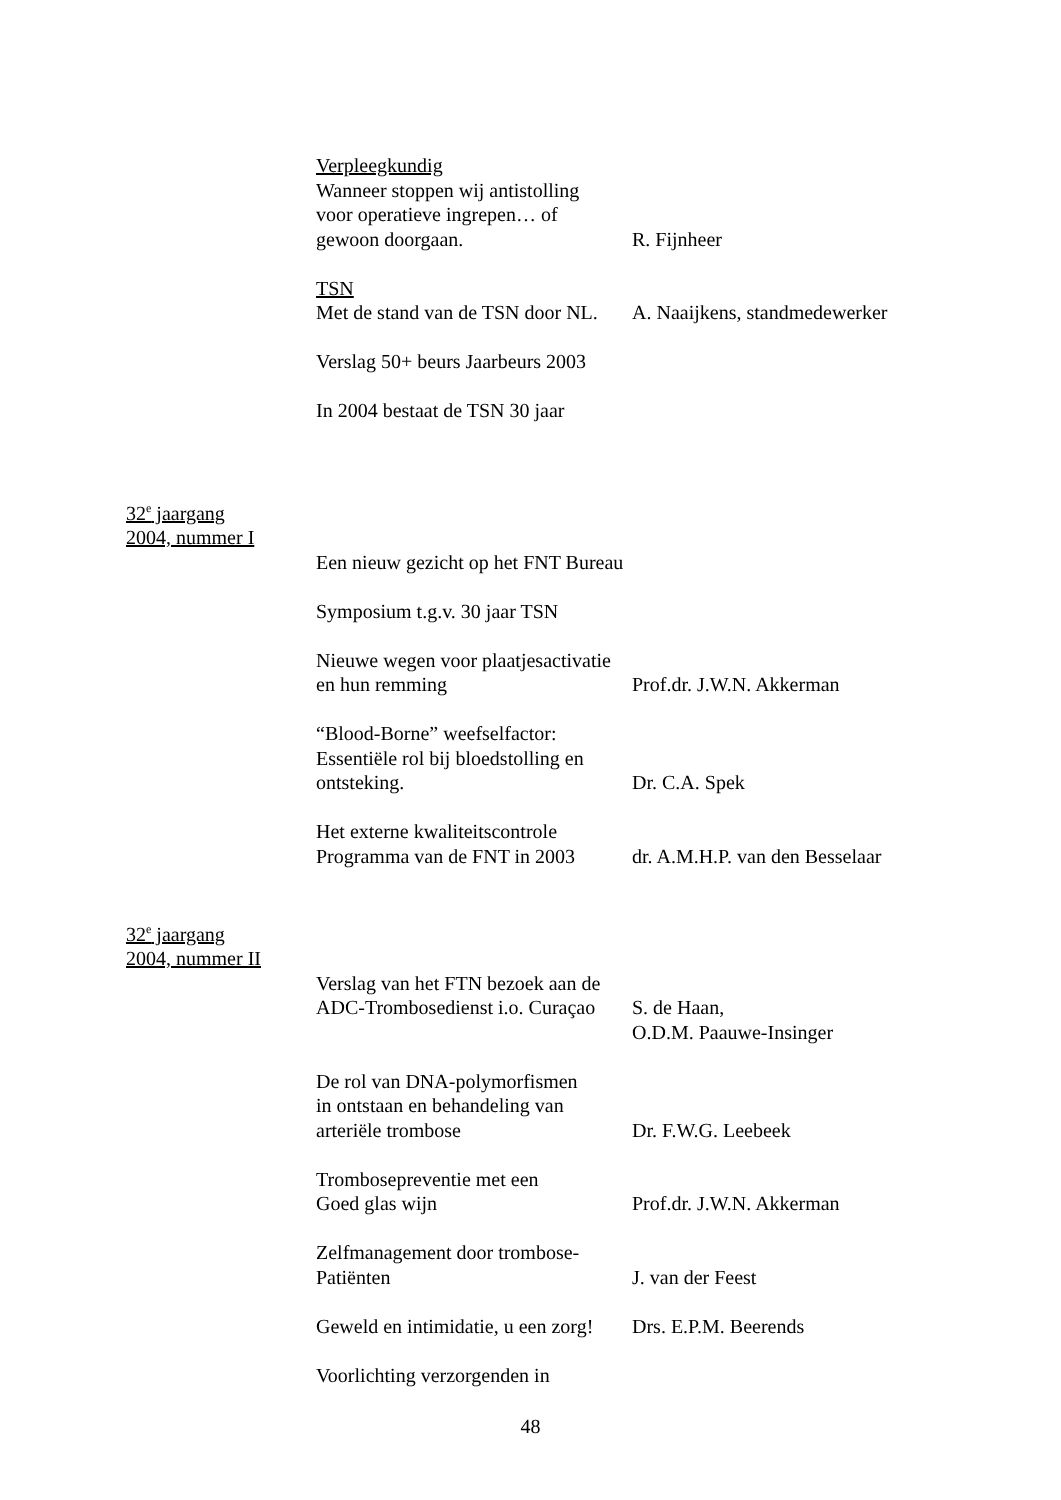Verpleegkundig
Wanneer stoppen wij antistolling
voor operatieve ingrepen… of
gewoon doorgaan.
R. Fijnheer
TSN
Met de stand van de TSN door NL.
A. Naaijkens, standmedewerker
Verslag 50+ beurs Jaarbeurs 2003
In 2004 bestaat de TSN 30 jaar
32<sup>e</sup> jaargang
2004, nummer I
Een nieuw gezicht op het FNT Bureau
Symposium t.g.v. 30 jaar TSN
Nieuwe wegen voor plaatjesactivatie
en hun remming
Prof.dr. J.W.N. Akkerman
“Blood-Borne” weefselfactor:
Essentiële rol bij bloedstolling en
ontsteking.
Dr. C.A. Spek
Het externe kwaliteitscontrole
Programma van de FNT in 2003
dr. A.M.H.P. van den Besselaar
32<sup>e</sup> jaargang
2004, nummer II
Verslag van het FTN bezoek aan de
ADC-Trombosedienst i.o. Curaçao
S. de Haan,
O.D.M. Paauwe-Insinger
De rol van DNA-polymorfismen
in ontstaan en behandeling van
arteriële trombose
Dr. F.W.G. Leebeek
Trombosepreventie met een
Goed glas wijn
Prof.dr. J.W.N. Akkerman
Zelfmanagement door trombose-
Patiënten
J. van der Feest
Geweld en intimidatie, u een zorg!
Drs. E.P.M. Beerends
Voorlichting verzorgenden in
48